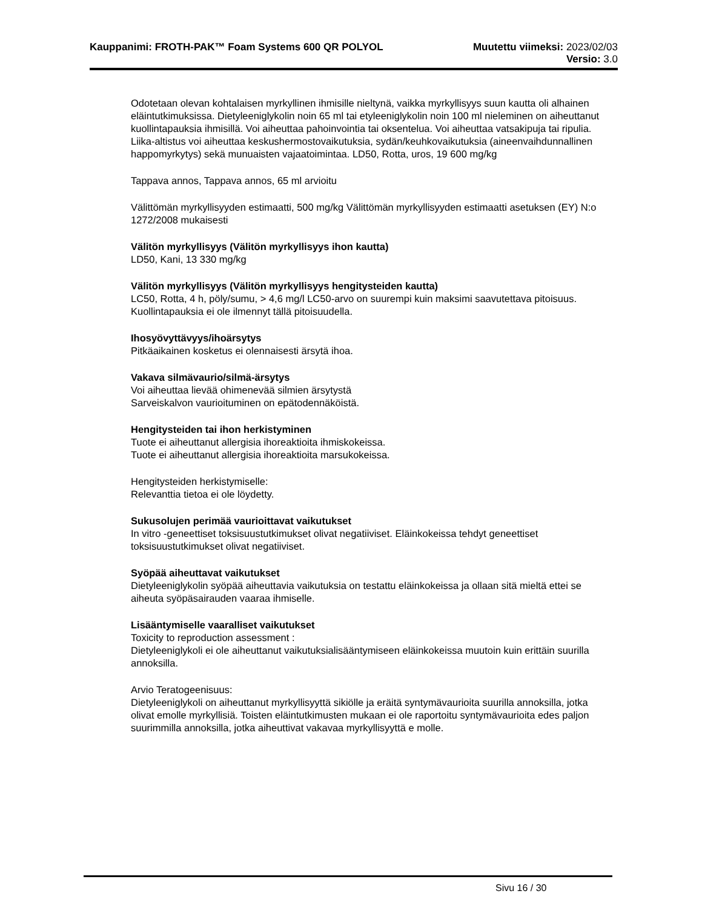Kauppanimi: FROTH-PAK™ Foam Systems 600 QR POLYOL Muutettu viimeksi: 2023/02/03
Versio: 3.0
Odotetaan olevan kohtalaisen myrkyllinen ihmisille nieltynä, vaikka myrkyllisyys suun kautta oli alhainen eläintutkimuksissa. Dietyleeniglykolin noin 65 ml tai etyleeniglykolin noin 100 ml nieleminen on aiheuttanut kuollintapauksia ihmisillä. Voi aiheuttaa pahoinvointia tai oksentelua. Voi aiheuttaa vatsakipuja tai ripulia. Liika-altistus voi aiheuttaa keskushermostovaikutuksia, sydän/keuhkovaikutuksia (aineenvaihdunnallinen happomyrkytys) sekä munuaisten vajaatoimintaa. LD50, Rotta, uros, 19 600 mg/kg
Tappava annos, Tappava annos, 65 ml arvioitu
Välittömän myrkyllisyyden estimaatti, 500 mg/kg Välittömän myrkyllisyyden estimaatti asetuksen (EY) N:o 1272/2008 mukaisesti
Välitön myrkyllisyys (Välitön myrkyllisyys ihon kautta)
LD50, Kani, 13 330 mg/kg
Välitön myrkyllisyys (Välitön myrkyllisyys hengitysteiden kautta)
LC50, Rotta, 4 h, pöly/sumu, > 4,6 mg/l LC50-arvo on suurempi kuin maksimi saavutettava pitoisuus. Kuollintapauksia ei ole ilmennyt tällä pitoisuudella.
Ihosyövyttävyys/ihoärsytys
Pitkäaikainen kosketus ei olennaisesti ärsytä ihoa.
Vakava silmävaurio/silmä-ärsytys
Voi aiheuttaa lievää ohimenevää silmien ärsytystä
Sarveiskalvon vaurioituminen on epätodennäköistä.
Hengitysteiden tai ihon herkistyminen
Tuote ei aiheuttanut allergisia ihoreaktioita ihmiskokeissa.
Tuote ei aiheuttanut allergisia ihoreaktioita marsukokeissa.
Hengitysteiden herkistymiselle:
Relevanttia tietoa ei ole löydetty.
Sukusolujen perimää vaurioittavat vaikutukset
In vitro -geneettiset toksisuustutkimukset olivat negatiiviset. Eläinkokeissa tehdyt geneettiset toksisuustutkimukset olivat negatiiviset.
Syöpää aiheuttavat vaikutukset
Dietyleeniglykolin syöpää aiheuttavia vaikutuksia on testattu eläinkokeissa ja ollaan sitä mieltä ettei se aiheuta syöpäsairauden vaaraa ihmiselle.
Lisääntymiselle vaaralliset vaikutukset
Toxicity to reproduction assessment :
Dietyleeniglykoli ei ole aiheuttanut vaikutuksialisääntymiseen eläinkokeissa muutoin kuin erittäin suurilla annoksilla.
Arvio Teratogeenisuus:
Dietyleeniglykoli on aiheuttanut myrkyllisyyttä sikiölle ja eräitä syntymävaurioita suurilla annoksilla, jotka olivat emolle myrkyllisiä. Toisten eläintutkimusten mukaan ei ole raportoitu syntymävaurioita edes paljon suurimmilla annoksilla, jotka aiheuttivat vakavaa myrkyllisyyttä e molle.
Sivu 16 / 30